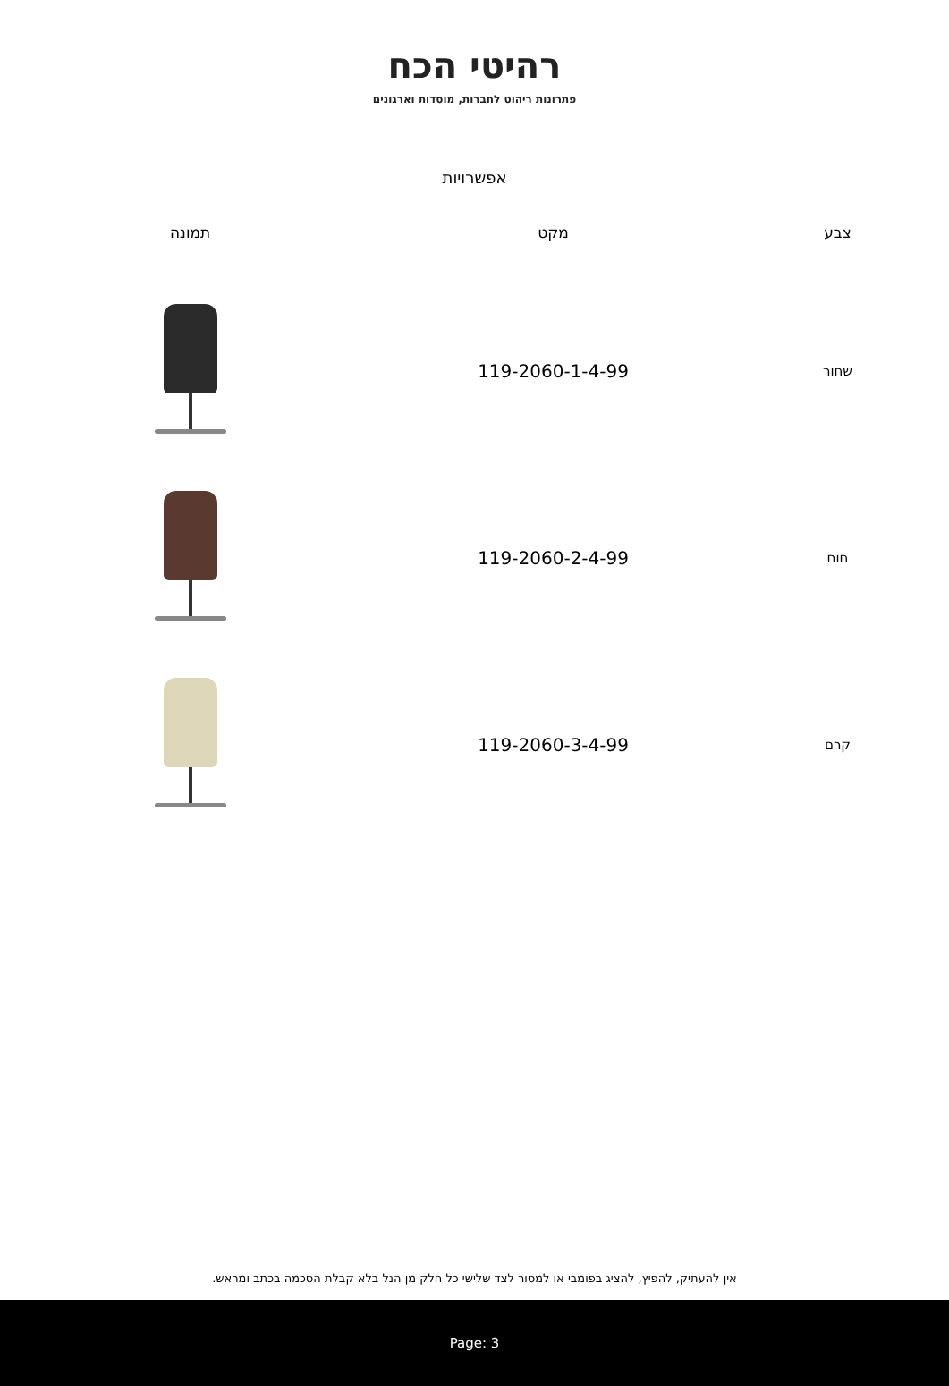רהיטי הכח
פתרונות ריהוט לחברות, מוסדות וארגונים
אפשרויות
| צבע | מקט | תמונה |
| --- | --- | --- |
| שחור | 119-2060-1-4-99 | |
| חום | 119-2060-2-4-99 | |
| קרם | 119-2060-3-4-99 | |
אין להעתיק, להפיץ, להציג בפומבי או למסור לצד שלישי כל חלק מן הנל בלא קבלת הסכמה בכתב ומראש.
Page: 3